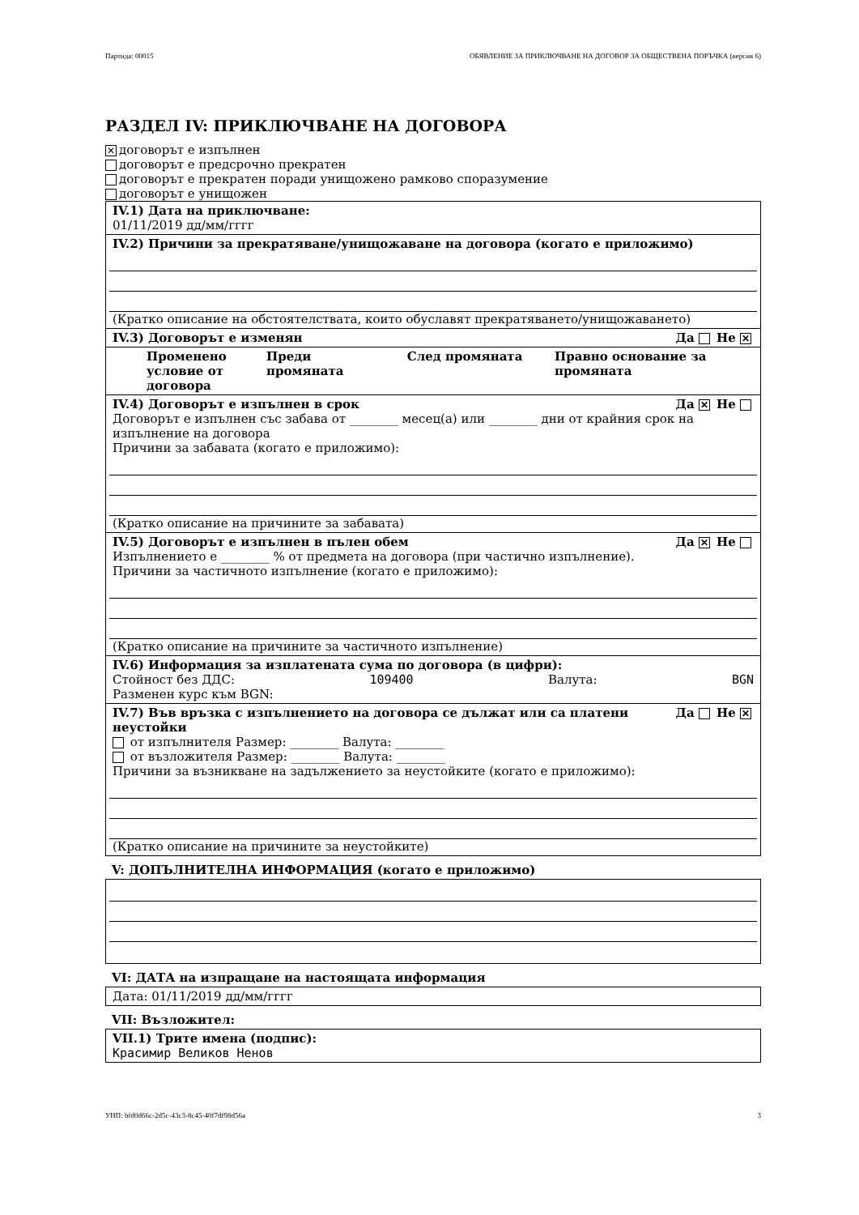Партида: 00015 ОБЯВЛЕНИЕ ЗА ПРИКЛЮЧВАНЕ НА ДОГОВОР ЗА ОБЩЕСТВЕНА ПОРЪЧКА (версия 6)
РАЗДЕЛ IV: ПРИКЛЮЧВАНЕ НА ДОГОВОРА
✕ договорът е изпълнен
договорът е предсрочно прекратен
договорът е прекратен поради унищожено рамково споразумение
договорът е унищожен
IV.1) Дата на приключване:
01/11/2019 дд/мм/гггг
IV.2) Причини за прекратяване/унищожаване на договора (когато е приложимо)
(Кратко описание на обстоятелствата, които обуславят прекратяването/унищожаването)
IV.3) Договорът е изменян Да Не ✕
Променено условие от договора Преди промяната След промяната Правно основание за промяната
IV.4) Договорът е изпълнен в срок Да ✕ Не
Договорът е изпълнен със забава от ________ месец(а) или ________ дни от крайния срок на изпълнение на договора
Причини за забавата (когато е приложимо):
(Кратко описание на причините за забавата)
IV.5) Договорът е изпълнен в пълен обем Да ✕ Не
Изпълнението е ________ % от предмета на договора (при частично изпълнение).
Причини за частичното изпълнение (когато е приложимо):
(Кратко описание на причините за частичното изпълнение)
IV.6) Информация за изплатената сума по договора (в цифри):
Стойност без ДДС: 109400 Валута: BGN
Разменен курс към BGN:
IV.7) Във връзка с изпълнението на договора се дължат или са платени
неустойки Да Не ✕
от изпълнителя Размер: ________ Валута: ________
от възложителя Размер: ________ Валута: ________
Причини за възникване на задължението за неустойките (когато е приложимо):
(Кратко описание на причините за неустойките)
V: ДОПЪЛНИТЕЛНА ИНФОРМАЦИЯ (когато е приложимо)
VI: ДАТА на изпращане на настоящата информация
Дата: 01/11/2019 дд/мм/гггг
VII: Възложител:
VII.1) Трите имена (подпис):
Красимир Великов Ненов
УНП: bfd0d66c-2d5c-43c3-8c45-40f7df98d56a 3